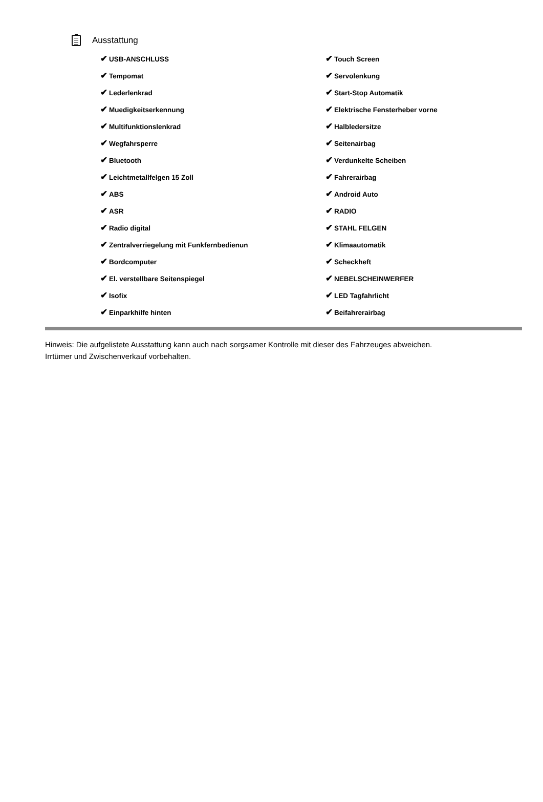Ausstattung
| ✔ USB-ANSCHLUSS | ✔ Touch Screen |
| ✔ Tempomat | ✔ Servolenkung |
| ✔ Lederlenkrad | ✔ Start-Stop Automatik |
| ✔ Muedigkeitserkennung | ✔ Elektrische Fensterheber vorne |
| ✔ Multifunktionslenkrad | ✔ Halbledersitze |
| ✔ Wegfahrsperre | ✔ Seitenairbag |
| ✔ Bluetooth | ✔ Verdunkelte Scheiben |
| ✔ Leichtmetallfelgen 15 Zoll | ✔ Fahrerairbag |
| ✔ ABS | ✔ Android Auto |
| ✔ ASR | ✔ RADIO |
| ✔ Radio digital | ✔ STAHL FELGEN |
| ✔ Zentralverriegelung mit Funkfernbedienun | ✔ Klimaautomatik |
| ✔ Bordcomputer | ✔ Scheckheft |
| ✔ El. verstellbare Seitenspiegel | ✔ NEBELSCHEINWERFER |
| ✔ Isofix | ✔ LED Tagfahrlicht |
| ✔ Einparkhilfe hinten | ✔ Beifahrerairbag |
Hinweis: Die aufgelistete Ausstattung kann auch nach sorgsamer Kontrolle mit dieser des Fahrzeuges abweichen. Irrtümer und Zwischenverkauf vorbehalten.